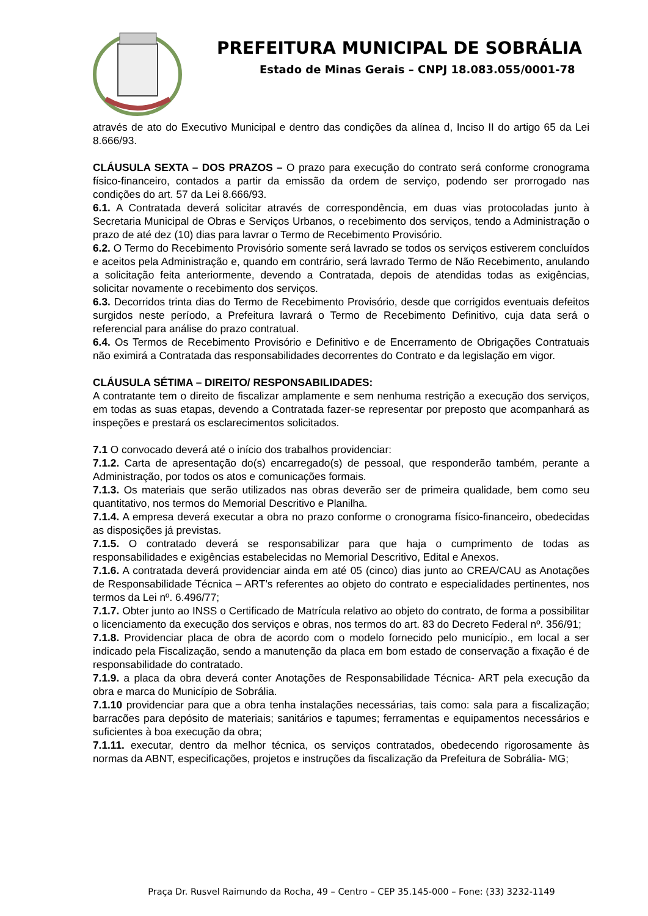PREFEITURA MUNICIPAL DE SOBRÁLIA
Estado de Minas Gerais – CNPJ 18.083.055/0001-78
através de ato do Executivo Municipal e dentro das condições da alínea d, Inciso II do artigo 65 da Lei 8.666/93.
CLÁUSULA SEXTA – DOS PRAZOS – O prazo para execução do contrato será conforme cronograma físico-financeiro, contados a partir da emissão da ordem de serviço, podendo ser prorrogado nas condições do art. 57 da Lei 8.666/93.
6.1. A Contratada deverá solicitar através de correspondência, em duas vias protocoladas junto à Secretaria Municipal de Obras e Serviços Urbanos, o recebimento dos serviços, tendo a Administração o prazo de até dez (10) dias para lavrar o Termo de Recebimento Provisório.
6.2. O Termo do Recebimento Provisório somente será lavrado se todos os serviços estiverem concluídos e aceitos pela Administração e, quando em contrário, será lavrado Termo de Não Recebimento, anulando a solicitação feita anteriormente, devendo a Contratada, depois de atendidas todas as exigências, solicitar novamente o recebimento dos serviços.
6.3. Decorridos trinta dias do Termo de Recebimento Provisório, desde que corrigidos eventuais defeitos surgidos neste período, a Prefeitura lavrará o Termo de Recebimento Definitivo, cuja data será o referencial para análise do prazo contratual.
6.4. Os Termos de Recebimento Provisório e Definitivo e de Encerramento de Obrigações Contratuais não eximirá a Contratada das responsabilidades decorrentes do Contrato e da legislação em vigor.
CLÁUSULA SÉTIMA – DIREITO/ RESPONSABILIDADES:
A contratante tem o direito de fiscalizar amplamente e sem nenhuma restrição a execução dos serviços, em todas as suas etapas, devendo a Contratada fazer-se representar por preposto que acompanhará as inspeções e prestará os esclarecimentos solicitados.
7.1 O convocado deverá até o início dos trabalhos providenciar:
7.1.2. Carta de apresentação do(s) encarregado(s) de pessoal, que responderão também, perante a Administração, por todos os atos e comunicações formais.
7.1.3. Os materiais que serão utilizados nas obras deverão ser de primeira qualidade, bem como seu quantitativo, nos termos do Memorial Descritivo e Planilha.
7.1.4. A empresa deverá executar a obra no prazo conforme o cronograma físico-financeiro, obedecidas as disposições já previstas.
7.1.5. O contratado deverá se responsabilizar para que haja o cumprimento de todas as responsabilidades e exigências estabelecidas no Memorial Descritivo, Edital e Anexos.
7.1.6. A contratada deverá providenciar ainda em até 05 (cinco) dias junto ao CREA/CAU as Anotações de Responsabilidade Técnica – ART’s referentes ao objeto do contrato e especialidades pertinentes, nos termos da Lei nº. 6.496/77;
7.1.7. Obter junto ao INSS o Certificado de Matrícula relativo ao objeto do contrato, de forma a possibilitar o licenciamento da execução dos serviços e obras, nos termos do art. 83 do Decreto Federal nº. 356/91;
7.1.8. Providenciar placa de obra de acordo com o modelo fornecido pelo município., em local a ser indicado pela Fiscalização, sendo a manutenção da placa em bom estado de conservação a fixação é de responsabilidade do contratado.
7.1.9. a placa da obra deverá conter Anotações de Responsabilidade Técnica- ART pela execução da obra e marca do Município de Sobrália.
7.1.10 providenciar para que a obra tenha instalações necessárias, tais como: sala para a fiscalização; barracões para depósito de materiais; sanitários e tapumes; ferramentas e equipamentos necessários e suficientes à boa execução da obra;
7.1.11. executar, dentro da melhor técnica, os serviços contratados, obedecendo rigorosamente às normas da ABNT, especificações, projetos e instruções da fiscalização da Prefeitura de Sobrália- MG;
Praça Dr. Rusvel Raimundo da Rocha, 49 – Centro – CEP 35.145-000 – Fone: (33) 3232-1149